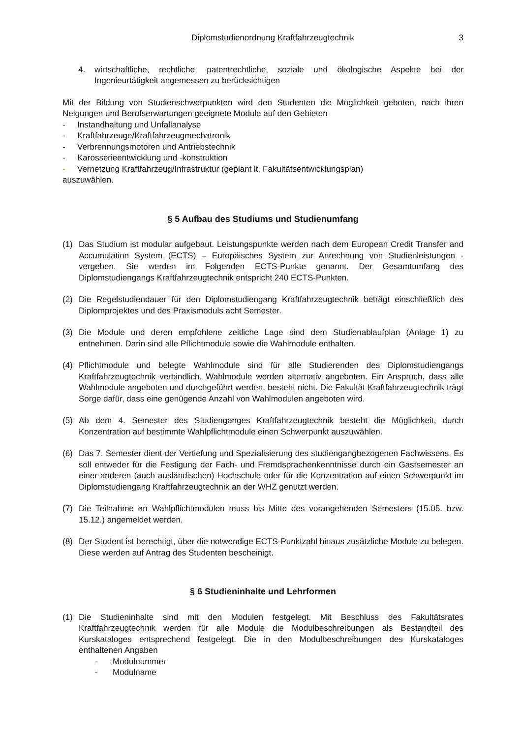Diplomstudienordnung Kraftfahrzeugtechnik 3
4. wirtschaftliche, rechtliche, patentrechtliche, soziale und ökologische Aspekte bei der Ingenieurtätigkeit angemessen zu berücksichtigen
Mit der Bildung von Studienschwerpunkten wird den Studenten die Möglichkeit geboten, nach ihren Neigungen und Berufserwartungen geeignete Module auf den Gebieten
- Instandhaltung und Unfallanalyse
- Kraftfahrzeuge/Kraftfahrzeugmechatronik
- Verbrennungsmotoren und Antriebstechnik
- Karosserieentwicklung und -konstruktion
- Vernetzung Kraftfahrzeug/Infrastruktur (geplant lt. Fakultätsentwicklungsplan)
auszuwählen.
§ 5 Aufbau des Studiums und Studienumfang
(1) Das Studium ist modular aufgebaut. Leistungspunkte werden nach dem European Credit Transfer and Accumulation System (ECTS) – Europäisches System zur Anrechnung von Studienleistungen - vergeben. Sie werden im Folgenden ECTS-Punkte genannt. Der Gesamtumfang des Diplomstudiengangs Kraftfahrzeugtechnik entspricht 240 ECTS-Punkten.
(2) Die Regelstudiendauer für den Diplomstudiengang Kraftfahrzeugtechnik beträgt einschließlich des Diplomprojektes und des Praxismoduls acht Semester.
(3) Die Module und deren empfohlene zeitliche Lage sind dem Studienablaufplan (Anlage 1) zu entnehmen. Darin sind alle Pflichtmodule sowie die Wahlmodule enthalten.
(4) Pflichtmodule und belegte Wahlmodule sind für alle Studierenden des Diplomstudiengangs Kraftfahrzeugtechnik verbindlich. Wahlmodule werden alternativ angeboten. Ein Anspruch, dass alle Wahlmodule angeboten und durchgeführt werden, besteht nicht. Die Fakultät Kraftfahrzeugtechnik trägt Sorge dafür, dass eine genügende Anzahl von Wahlmodulen angeboten wird.
(5) Ab dem 4. Semester des Studienganges Kraftfahrzeugtechnik besteht die Möglichkeit, durch Konzentration auf bestimmte Wahlpflichtmodule einen Schwerpunkt auszuwählen.
(6) Das 7. Semester dient der Vertiefung und Spezialisierung des studiengangbezogenen Fachwissens. Es soll entweder für die Festigung der Fach- und Fremdsprachenkenntnisse durch ein Gastsemester an einer anderen (auch ausländischen) Hochschule oder für die Konzentration auf einen Schwerpunkt im Diplomstudiengang Kraftfahrzeugtechnik an der WHZ genutzt werden.
(7) Die Teilnahme an Wahlpflichtmodulen muss bis Mitte des vorangehenden Semesters (15.05. bzw. 15.12.) angemeldet werden.
(8) Der Student ist berechtigt, über die notwendige ECTS-Punktzahl hinaus zusätzliche Module zu belegen. Diese werden auf Antrag des Studenten bescheinigt.
§ 6 Studieninhalte und Lehrformen
(1) Die Studieninhalte sind mit den Modulen festgelegt. Mit Beschluss des Fakultätsrates Kraftfahrzeugtechnik werden für alle Module die Modulbeschreibungen als Bestandteil des Kurskataloges entsprechend festgelegt. Die in den Modulbeschreibungen des Kurskataloges enthaltenen Angaben
- Modulnummer
- Modulname